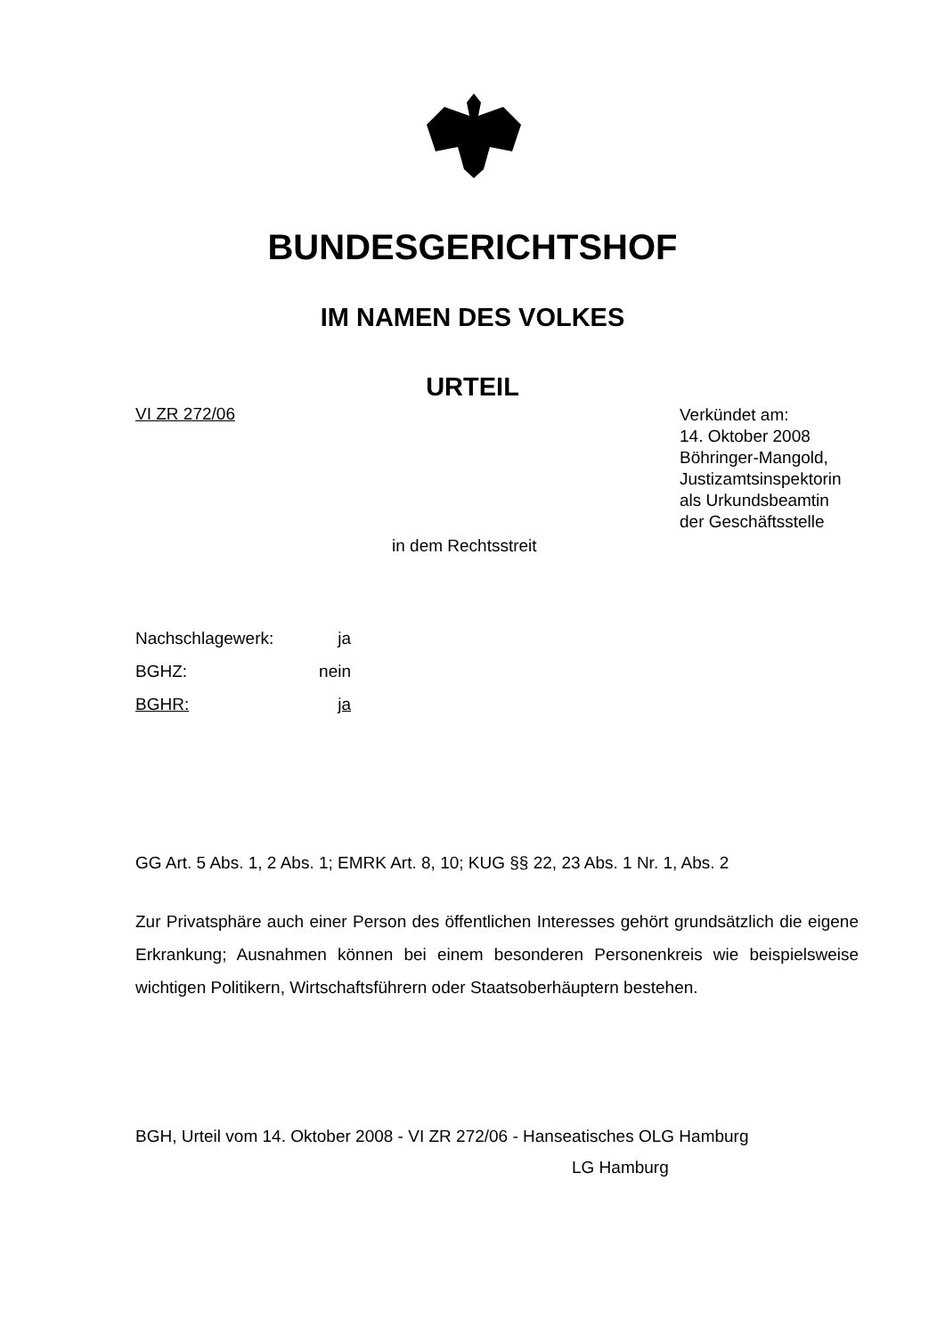BUNDESGERICHTSHOF
IM NAMEN DES VOLKES
URTEIL
VI ZR 272/06
Verkündet am:
14. Oktober 2008
Böhringer-Mangold,
Justizamtsinspektorin
als Urkundsbeamtin
der Geschäftsstelle
in dem Rechtsstreit
Nachschlagewerk: ja
BGHZ: nein
BGHR: ja
GG Art. 5 Abs. 1, 2 Abs. 1; EMRK Art. 8, 10; KUG §§ 22, 23 Abs. 1 Nr. 1, Abs. 2
Zur Privatsphäre auch einer Person des öffentlichen Interesses gehört grundsätzlich die eigene Erkrankung; Ausnahmen können bei einem besonderen Personenkreis wie beispielsweise wichtigen Politikern, Wirtschaftsführern oder Staatsoberhäuptern bestehen.
BGH, Urteil vom 14. Oktober 2008 - VI ZR 272/06 - Hanseatisches OLG Hamburg
LG Hamburg